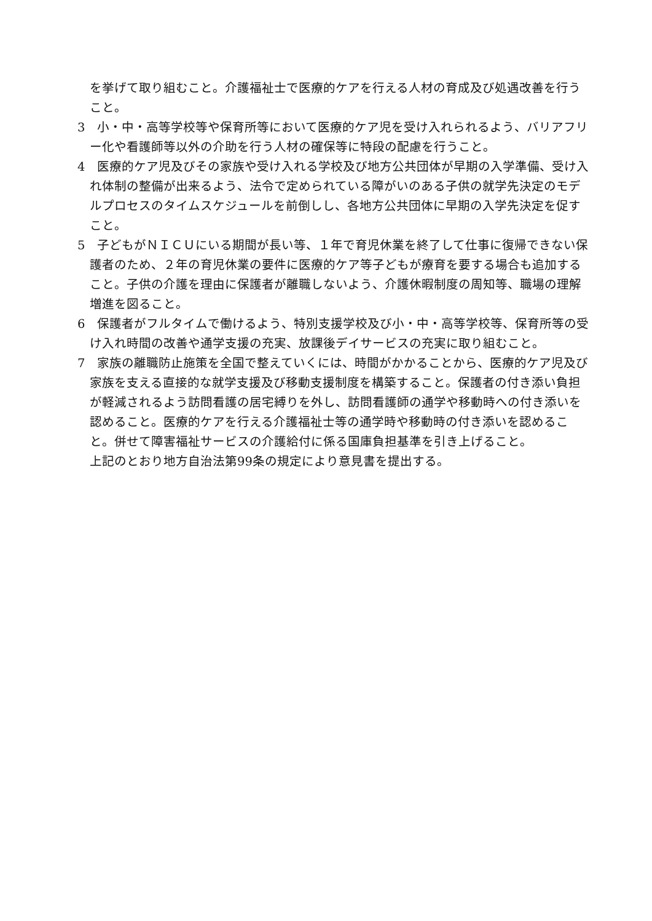を挙げて取り組むこと。介護福祉士で医療的ケアを行える人材の育成及び処遇改善を行うこと。
3　小・中・高等学校等や保育所等において医療的ケア児を受け入れられるよう、バリアフリー化や看護師等以外の介助を行う人材の確保等に特段の配慮を行うこと。
4　医療的ケア児及びその家族や受け入れる学校及び地方公共団体が早期の入学準備、受け入れ体制の整備が出来るよう、法令で定められている障がいのある子供の就学先決定のモデルプロセスのタイムスケジュールを前倒しし、各地方公共団体に早期の入学先決定を促すこと。
5　子どもがＮＩＣＵにいる期間が長い等、１年で育児休業を終了して仕事に復帰できない保護者のため、２年の育児休業の要件に医療的ケア等子どもが療育を要する場合も追加すること。子供の介護を理由に保護者が離職しないよう、介護休暇制度の周知等、職場の理解増進を図ること。
6　保護者がフルタイムで働けるよう、特別支援学校及び小・中・高等学校等、保育所等の受け入れ時間の改善や通学支援の充実、放課後デイサービスの充実に取り組むこと。
7　家族の離職防止施策を全国で整えていくには、時間がかかることから、医療的ケア児及び家族を支える直接的な就学支援及び移動支援制度を構築すること。保護者の付き添い負担が軽減されるよう訪問看護の居宅縛りを外し、訪問看護師の通学や移動時への付き添いを認めること。医療的ケアを行える介護福祉士等の通学時や移動時の付き添いを認めること。併せて障害福祉サービスの介護給付に係る国庫負担基準を引き上げること。
上記のとおり地方自治法第99条の規定により意見書を提出する。